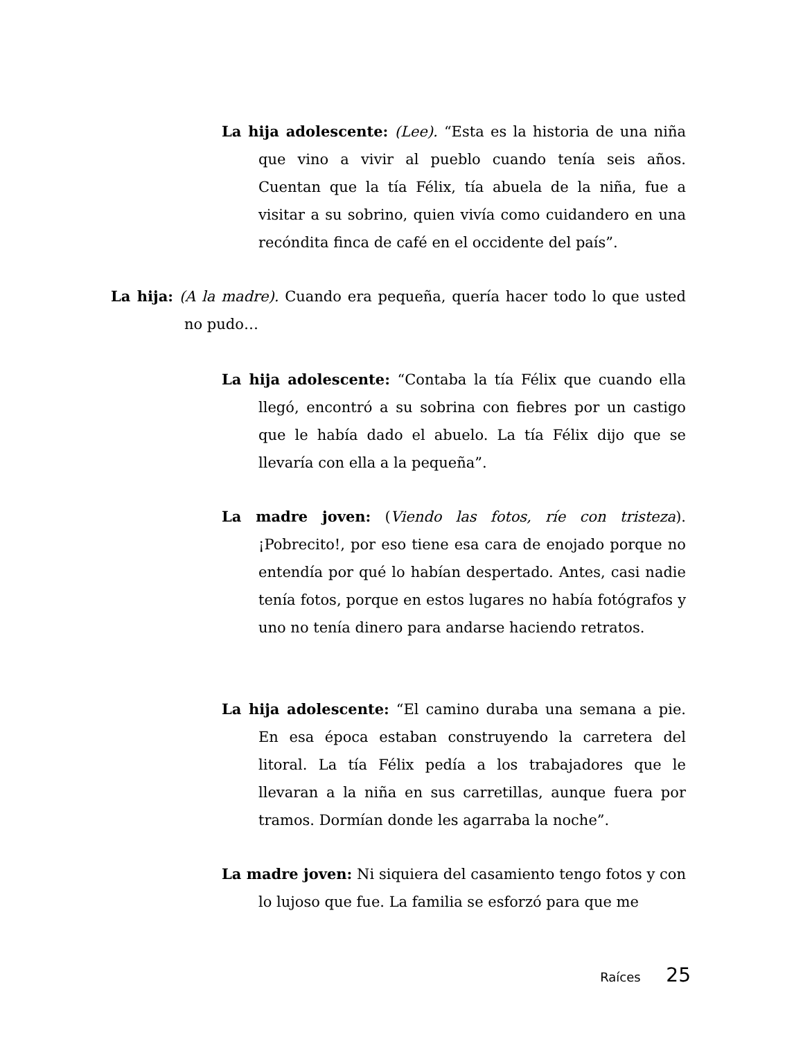La hija adolescente: (Lee). “Esta es la historia de una niña que vino a vivir al pueblo cuando tenía seis años. Cuentan que la tía Félix, tía abuela de la niña, fue a visitar a su sobrino, quien vivía como cuidandero en una recóndita finca de café en el occidente del país”.
La hija: (A la madre). Cuando era pequeña, quería hacer todo lo que usted no pudo…
La hija adolescente: “Contaba la tía Félix que cuando ella llegó, encontró a su sobrina con fiebres por un castigo que le había dado el abuelo. La tía Félix dijo que se llevaría con ella a la pequeña”.
La madre joven: (Viendo las fotos, ríe con tristeza). ¡Pobrecito!, por eso tiene esa cara de enojado porque no entendía por qué lo habían despertado. Antes, casi nadie tenía fotos, porque en estos lugares no había fotógrafos y uno no tenía dinero para andarse haciendo retratos.
La hija adolescente: “El camino duraba una semana a pie. En esa época estaban construyendo la carretera del litoral. La tía Félix pedía a los trabajadores que le llevaran a la niña en sus carretillas, aunque fuera por tramos. Dormían donde les agarraba la noche”.
La madre joven: Ni siquiera del casamiento tengo fotos y con lo lujoso que fue. La familia se esforzó para que me
Raíces 25